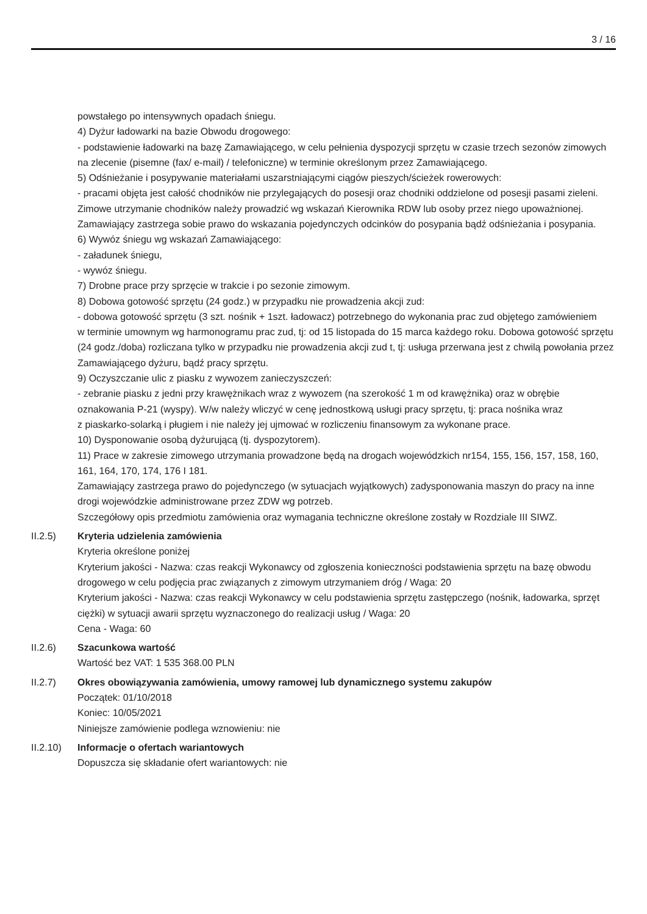3 / 16
powstałego po intensywnych opadach śniegu.
4) Dyżur ładowarki na bazie Obwodu drogowego:
- podstawienie ładowarki na bazę Zamawiającego, w celu pełnienia dyspozycji sprzętu w czasie trzech sezonów zimowych na zlecenie (pisemne (fax/ e-mail) / telefoniczne) w terminie określonym przez Zamawiającego.
5) Odśnieżanie i posypywanie materiałami uszarstniającymi ciągów pieszych/ścieżek rowerowych:
- pracami objęta jest całość chodników nie przylegających do posesji oraz chodniki oddzielone od posesji pasami zieleni. Zimowe utrzymanie chodników należy prowadzić wg wskazań Kierownika RDW lub osoby przez niego upoważnionej. Zamawiający zastrzega sobie prawo do wskazania pojedynczych odcinków do posypania bądź odśnieżania i posypania.
6) Wywóz śniegu wg wskazań Zamawiającego:
- załadunek śniegu,
- wywóz śniegu.
7) Drobne prace przy sprzęcie w trakcie i po sezonie zimowym.
8) Dobowa gotowość sprzętu (24 godz.) w przypadku nie prowadzenia akcji zud:
- dobowa gotowość sprzętu (3 szt. nośnik + 1szt. ładowacz) potrzebnego do wykonania prac zud objętego zamówieniem
w terminie umownym wg harmonogramu prac zud, tj: od 15 listopada do 15 marca każdego roku. Dobowa gotowość sprzętu (24 godz./doba) rozliczana tylko w przypadku nie prowadzenia akcji zud t, tj: usługa przerwana jest z chwilą powołania przez Zamawiającego dyżuru, bądź pracy sprzętu.
9) Oczyszczanie ulic z piasku z wywozem zanieczyszczeń:
- zebranie piasku z jedni przy krawężnikach wraz z wywozem (na szerokość 1 m od krawężnika) oraz w obrębie oznakowania P-21 (wyspy). W/w należy wliczyć w cenę jednostkową usługi pracy sprzętu, tj: praca nośnika wraz
z piaskarko-solarką i pługiem i nie należy jej ujmować w rozliczeniu finansowym za wykonane prace.
10) Dysponowanie osobą dyżurującą (tj. dyspozytorem).
11) Prace w zakresie zimowego utrzymania prowadzone będą na drogach wojewódzkich nr154, 155, 156, 157, 158, 160, 161, 164, 170, 174, 176 I 181.
Zamawiający zastrzega prawo do pojedynczego (w sytuacjach wyjątkowych) zadysponowania maszyn do pracy na inne drogi wojewódzkie administrowane przez ZDW wg potrzeb.
Szczegółowy opis przedmiotu zamówienia oraz wymagania techniczne określone zostały w Rozdziale III SIWZ.
II.2.5) Kryteria udzielenia zamówienia
Kryteria określone poniżej
Kryterium jakości - Nazwa: czas reakcji Wykonawcy od zgłoszenia konieczności podstawienia sprzętu na bazę obwodu drogowego w celu podjęcia prac związanych z zimowym utrzymaniem dróg / Waga: 20
Kryterium jakości - Nazwa: czas reakcji Wykonawcy w celu podstawienia sprzętu zastępczego (nośnik, ładowarka, sprzęt ciężki) w sytuacji awarii sprzętu wyznaczonego do realizacji usług / Waga: 20
Cena - Waga: 60
II.2.6) Szacunkowa wartość
Wartość bez VAT: 1 535 368.00 PLN
II.2.7) Okres obowiązywania zamówienia, umowy ramowej lub dynamicznego systemu zakupów
Początek: 01/10/2018
Koniec: 10/05/2021
Niniejsze zamówienie podlega wznowieniu: nie
II.2.10)
Informacje o ofertach wariantowych
Dopuszcza się składanie ofert wariantowych: nie